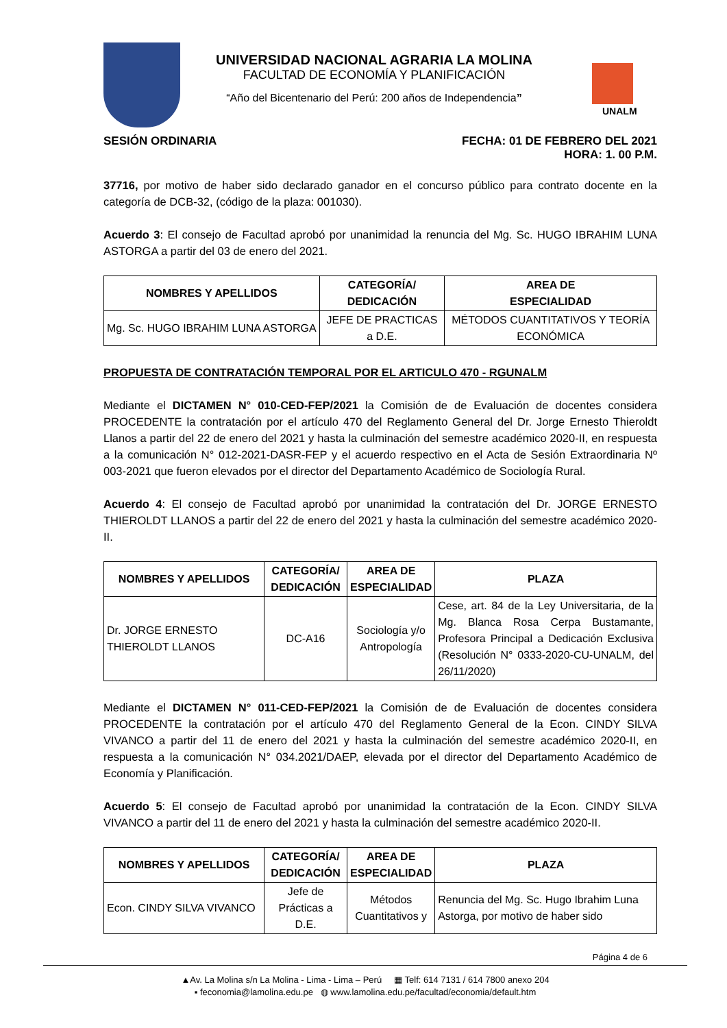UNIVERSIDAD NACIONAL AGRARIA LA MOLINA
FACULTAD DE ECONOMÍA Y PLANIFICACIÓN
“Año del Bicentenario del Perú: 200 años de Independencia”
UNALM
SESIÓN ORDINARIA FECHA: 01 DE FEBRERO DEL 2021
HORA: 1. 00 P.M.
37716, por motivo de haber sido declarado ganador en el concurso público para contrato docente en la categoría de DCB-32, (código de la plaza: 001030).
Acuerdo 3: El consejo de Facultad aprobó por unanimidad la renuncia del Mg. Sc. HUGO IBRAHIM LUNA ASTORGA a partir del 03 de enero del 2021.
| NOMBRES Y APELLIDOS | CATEGORÍA/ DEDICACIÓN | AREA DE ESPECIALIDAD |
| --- | --- | --- |
| Mg. Sc. HUGO IBRAHIM LUNA ASTORGA | JEFE DE PRACTICAS a D.E. | MÉTODOS CUANTITATIVOS Y TEORÍA ECONÓMICA |
PROPUESTA DE CONTRATACIÓN TEMPORAL POR EL ARTICULO 470 - RGUNALM
Mediante el DICTAMEN N° 010-CED-FEP/2021 la Comisión de de Evaluación de docentes considera PROCEDENTE la contratación por el artículo 470 del Reglamento General del Dr. Jorge Ernesto Thieroldt Llanos a partir del 22 de enero del 2021 y hasta la culminación del semestre académico 2020-II, en respuesta a la comunicación N° 012-2021-DASR-FEP y el acuerdo respectivo en el Acta de Sesión Extraordinaria Nº 003-2021 que fueron elevados por el director del Departamento Académico de Sociología Rural.
Acuerdo 4: El consejo de Facultad aprobó por unanimidad la contratación del Dr. JORGE ERNESTO THIEROLDT LLANOS a partir del 22 de enero del 2021 y hasta la culminación del semestre académico 2020-II.
| NOMBRES Y APELLIDOS | CATEGORÍA/ DEDICACIÓN | AREA DE ESPECIALIDAD | PLAZA |
| --- | --- | --- | --- |
| Dr. JORGE ERNESTO THIEROLDT LLANOS | DC-A16 | Sociología y/o Antropología | Cese, art. 84 de la Ley Universitaria, de la Mg. Blanca Rosa Cerpa Bustamante, Profesora Principal a Dedicación Exclusiva (Resolución N° 0333-2020-CU-UNALM, del 26/11/2020) |
Mediante el DICTAMEN N° 011-CED-FEP/2021 la Comisión de de Evaluación de docentes considera PROCEDENTE la contratación por el artículo 470 del Reglamento General de la Econ. CINDY SILVA VIVANCO a partir del 11 de enero del 2021 y hasta la culminación del semestre académico 2020-II, en respuesta a la comunicación N° 034.2021/DAEP, elevada por el director del Departamento Académico de Economía y Planificación.
Acuerdo 5: El consejo de Facultad aprobó por unanimidad la contratación de la Econ. CINDY SILVA VIVANCO a partir del 11 de enero del 2021 y hasta la culminación del semestre académico 2020-II.
| NOMBRES Y APELLIDOS | CATEGORÍA/ DEDICACIÓN | AREA DE ESPECIALIDAD | PLAZA |
| --- | --- | --- | --- |
| Econ. CINDY SILVA VIVANCO | Jefe de Prácticas a D.E. | Métodos Cuantitativos y | Renuncia del Mg. Sc. Hugo Ibrahim Luna Astorga, por motivo de haber sido |
Página 4 de 6
▲Av. La Molina s/n La Molina - Lima - Lima – Perú ▦ Telf: 614 7131 / 614 7800 anexo 204
▪ feconomia@lamolina.edu.pe ◍ www.lamolina.edu.pe/facultad/economia/default.htm